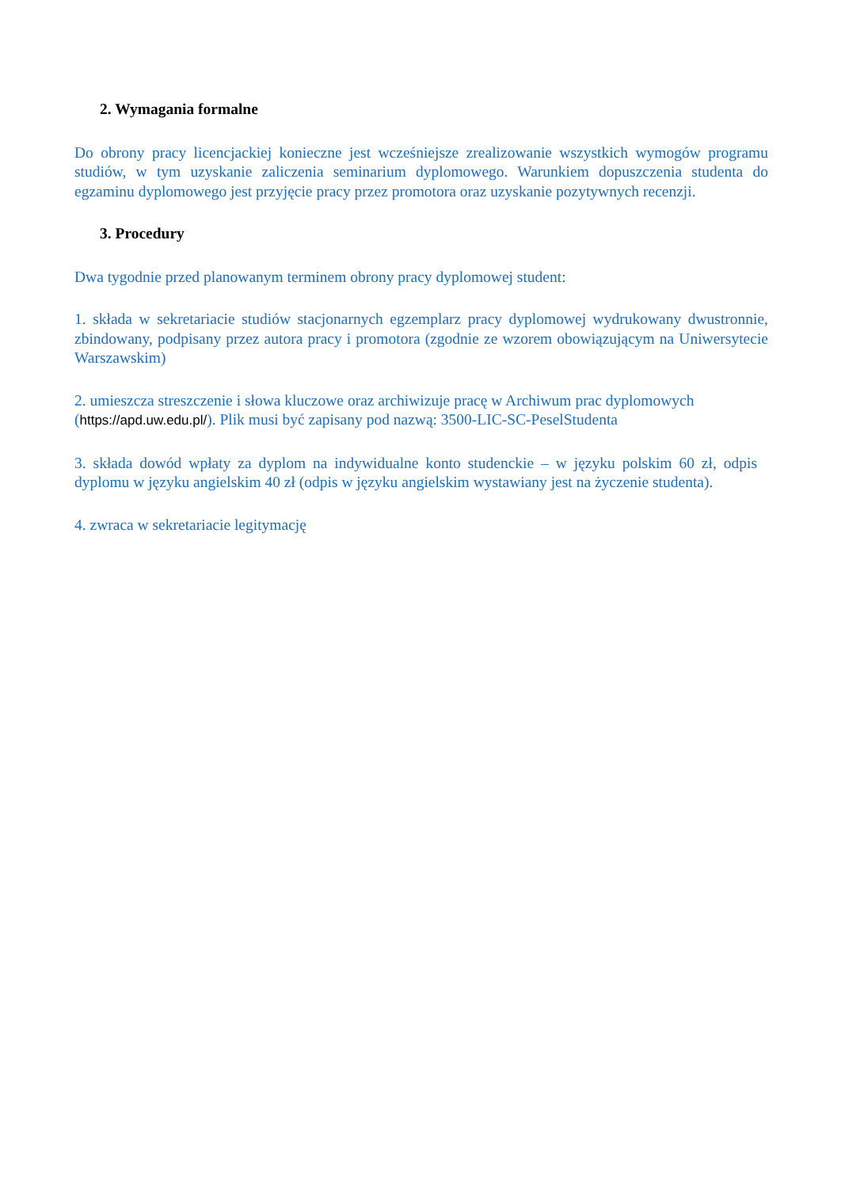2. Wymagania formalne
Do obrony pracy licencjackiej konieczne jest wcześniejsze zrealizowanie wszystkich wymogów programu studiów, w tym uzyskanie zaliczenia seminarium dyplomowego. Warunkiem dopuszczenia studenta do egzaminu dyplomowego jest przyjęcie pracy przez promotora oraz uzyskanie pozytywnych recenzji.
3. Procedury
Dwa tygodnie przed planowanym terminem obrony pracy dyplomowej student:
1. składa w sekretariacie studiów stacjonarnych egzemplarz pracy dyplomowej wydrukowany dwustronnie, zbindowany, podpisany przez autora pracy i promotora (zgodnie ze wzorem obowiązującym na Uniwersytecie Warszawskim)
2. umieszcza streszczenie i słowa kluczowe oraz archiwizuje pracę w Archiwum prac dyplomowych (https://apd.uw.edu.pl/). Plik musi być zapisany pod nazwą: 3500-LIC-SC-PeselStudenta
3. składa dowód wpłaty za dyplom na indywidualne konto studenckie – w języku polskim 60 zł, odpis dyplomu w języku angielskim 40 zł (odpis w języku angielskim wystawiany jest na życzenie studenta).
4. zwraca w sekretariacie legitymację